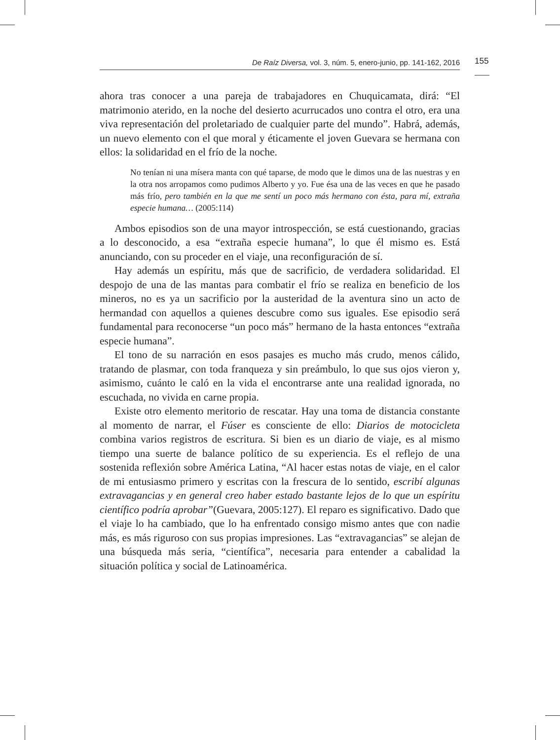De Raíz Diversa, vol. 3, núm. 5, enero-junio, pp. 141-162, 2016
155
ahora tras conocer a una pareja de trabajadores en Chuquicamata, dirá: “El matrimonio aterido, en la noche del desierto acurrucados uno contra el otro, era una viva representación del proletariado de cualquier parte del mundo”. Habrá, además, un nuevo elemento con el que moral y éticamente el joven Guevara se hermana con ellos: la solidaridad en el frío de la noche.
No tenían ni una mísera manta con qué taparse, de modo que le dimos una de las nuestras y en la otra nos arropamos como pudimos Alberto y yo. Fue ésa una de las veces en que he pasado más frío, pero también en la que me sentí un poco más hermano con ésta, para mí, extraña especie humana… (2005:114)
Ambos episodios son de una mayor introspección, se está cuestionando, gracias a lo desconocido, a esa “extraña especie humana”, lo que él mismo es. Está anunciando, con su proceder en el viaje, una reconfiguración de sí.
Hay además un espíritu, más que de sacrificio, de verdadera solidaridad. El despojo de una de las mantas para combatir el frío se realiza en beneficio de los mineros, no es ya un sacrificio por la austeridad de la aventura sino un acto de hermandad con aquellos a quienes descubre como sus iguales. Ese episodio será fundamental para reconocerse “un poco más” hermano de la hasta entonces “extraña especie humana”.
El tono de su narración en esos pasajes es mucho más crudo, menos cálido, tratando de plasmar, con toda franqueza y sin preámbulo, lo que sus ojos vieron y, asimismo, cuánto le caló en la vida el encontrarse ante una realidad ignorada, no escuchada, no vivida en carne propia.
Existe otro elemento meritorio de rescatar. Hay una toma de distancia constante al momento de narrar, el Fúser es consciente de ello: Diarios de motocicleta combina varios registros de escritura. Si bien es un diario de viaje, es al mismo tiempo una suerte de balance político de su experiencia. Es el reflejo de una sostenida reflexión sobre América Latina, “Al hacer estas notas de viaje, en el calor de mi entusiasmo primero y escritas con la frescura de lo sentido, escribí algunas extravagancias y en general creo haber estado bastante lejos de lo que un espíritu científico podría aprobar”(Guevara, 2005:127). El reparo es significativo. Dado que el viaje lo ha cambiado, que lo ha enfrentado consigo mismo antes que con nadie más, es más riguroso con sus propias impresiones. Las “extravagancias” se alejan de una búsqueda más seria, “científica”, necesaria para entender a cabalidad la situación política y social de Latinoamérica.